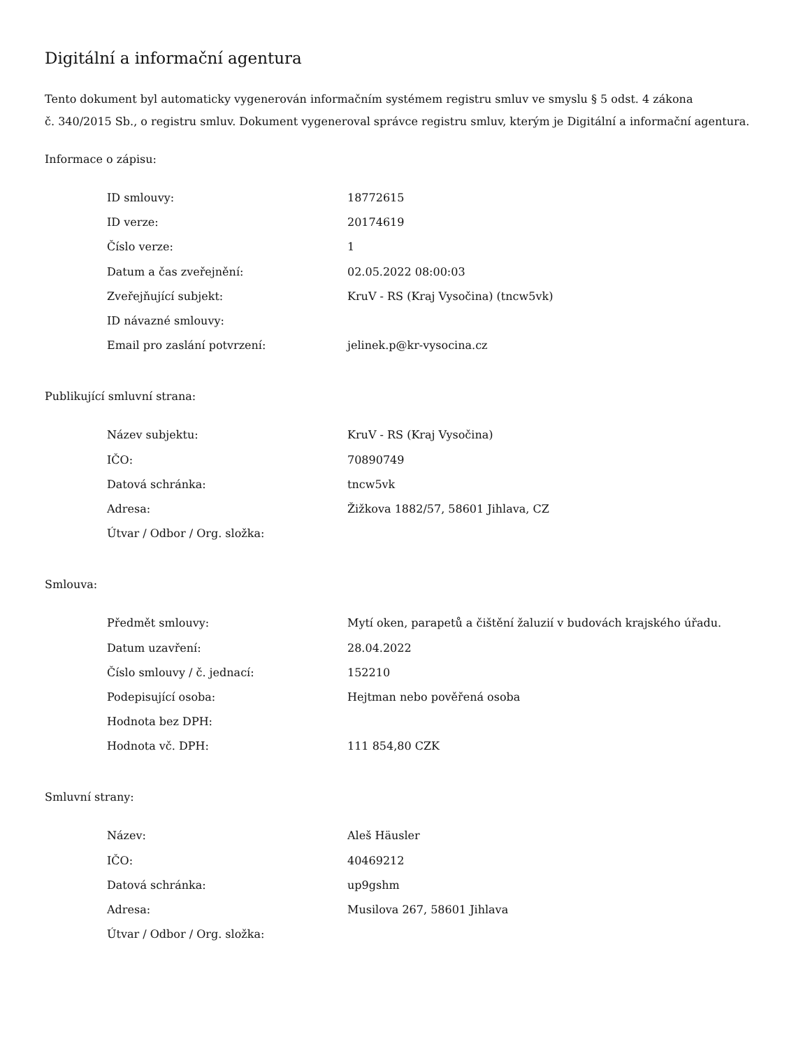Digitální a informační agentura
Tento dokument byl automaticky vygenerován informačním systémem registru smluv ve smyslu § 5 odst. 4 zákona
č. 340/2015 Sb., o registru smluv. Dokument vygeneroval správce registru smluv, kterým je Digitální a informační agentura.
Informace o zápisu:
| ID smlouvy: | 18772615 |
| ID verze: | 20174619 |
| Číslo verze: | 1 |
| Datum a čas zveřejnění: | 02.05.2022 08:00:03 |
| Zveřejňující subjekt: | KruV - RS (Kraj Vysočina) (tncw5vk) |
| ID návazné smlouvy: | |
| Email pro zaslání potvrzení: | jelinek.p@kr-vysocina.cz |
Publikující smluvní strana:
| Název subjektu: | KruV - RS (Kraj Vysočina) |
| IČO: | 70890749 |
| Datová schránka: | tncw5vk |
| Adresa: | Žižkova 1882/57, 58601 Jihlava, CZ |
| Útvar / Odbor / Org. složka: | |
Smlouva:
| Předmět smlouvy: | Mytí oken, parapetů a čištění žaluzií v budovách krajského úřadu. |
| Datum uzavření: | 28.04.2022 |
| Číslo smlouvy / č. jednací: | 152210 |
| Podepisující osoba: | Hejtman nebo pověřená osoba |
| Hodnota bez DPH: | |
| Hodnota vč. DPH: | 111 854,80 CZK |
Smluvní strany:
| Název: | Aleš Häusler |
| IČO: | 40469212 |
| Datová schránka: | up9gshm |
| Adresa: | Musilova 267, 58601 Jihlava |
| Útvar / Odbor / Org. složka: | |